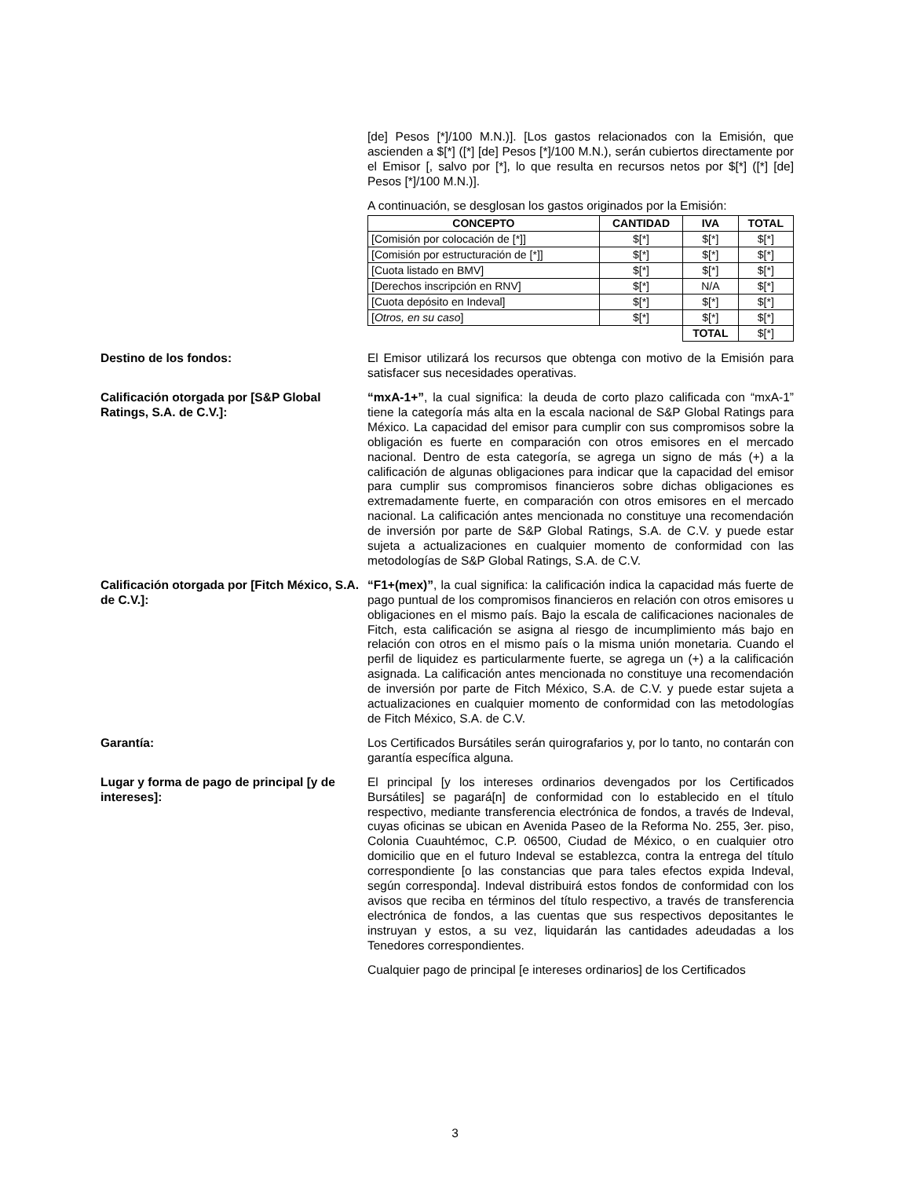[de] Pesos [*]/100 M.N.)]. [Los gastos relacionados con la Emisión, que ascienden a $[*] ([*] [de] Pesos [*]/100 M.N.), serán cubiertos directamente por el Emisor [, salvo por [*], lo que resulta en recursos netos por $[*] ([*] [de] Pesos [*]/100 M.N.)].
A continuación, se desglosan los gastos originados por la Emisión:
| CONCEPTO | CANTIDAD | IVA | TOTAL |
| --- | --- | --- | --- |
| [Comisión por colocación de [*]] | $[*] | $[*] | $[*] |
| [Comisión por estructuración de [*]] | $[*] | $[*] | $[*] |
| [Cuota listado en BMV] | $[*] | $[*] | $[*] |
| [Derechos inscripción en RNV] | $[*] | N/A | $[*] |
| [Cuota depósito en Indeval] | $[*] | $[*] | $[*] |
| [ Otros, en su caso ] | $[*] | $[*] | $[*] |
| | | TOTAL | $[*] |
Destino de los fondos: El Emisor utilizará los recursos que obtenga con motivo de la Emisión para satisfacer sus necesidades operativas.
Calificación otorgada por [S&P Global Ratings, S.A. de C.V.]:
“mxA-1+”, la cual significa: la deuda de corto plazo calificada con “mxA-1” tiene la categoría más alta en la escala nacional de S&P Global Ratings para México. La capacidad del emisor para cumplir con sus compromisos sobre la obligación es fuerte en comparación con otros emisores en el mercado nacional. Dentro de esta categoría, se agrega un signo de más (+) a la calificación de algunas obligaciones para indicar que la capacidad del emisor para cumplir sus compromisos financieros sobre dichas obligaciones es extremadamente fuerte, en comparación con otros emisores en el mercado nacional. La calificación antes mencionada no constituye una recomendación de inversión por parte de S&P Global Ratings, S.A. de C.V. y puede estar sujeta a actualizaciones en cualquier momento de conformidad con las metodologías de S&P Global Ratings, S.A. de C.V.
Calificación otorgada por [Fitch México, S.A. de C.V.]:
“F1+(mex)”, la cual significa: la calificación indica la capacidad más fuerte de pago puntual de los compromisos financieros en relación con otros emisores u obligaciones en el mismo país. Bajo la escala de calificaciones nacionales de Fitch, esta calificación se asigna al riesgo de incumplimiento más bajo en relación con otros en el mismo país o la misma unión monetaria. Cuando el perfil de liquidez es particularmente fuerte, se agrega un (+) a la calificación asignada. La calificación antes mencionada no constituye una recomendación de inversión por parte de Fitch México, S.A. de C.V. y puede estar sujeta a actualizaciones en cualquier momento de conformidad con las metodologías de Fitch México, S.A. de C.V.
Garantía: Los Certificados Bursátiles serán quirografarios y, por lo tanto, no contarán con garantía específica alguna.
Lugar y forma de pago de principal [y de intereses]:
El principal [y los intereses ordinarios devengados por los Certificados Bursátiles] se pagará[n] de conformidad con lo establecido en el título respectivo, mediante transferencia electrónica de fondos, a través de Indeval, cuyas oficinas se ubican en Avenida Paseo de la Reforma No. 255, 3er. piso, Colonia Cuauhtémoc, C.P. 06500, Ciudad de México, o en cualquier otro domicilio que en el futuro Indeval se establezca, contra la entrega del título correspondiente [o las constancias que para tales efectos expida Indeval, según corresponda]. Indeval distribuirá estos fondos de conformidad con los avisos que reciba en términos del título respectivo, a través de transferencia electrónica de fondos, a las cuentas que sus respectivos depositantes le instruyan y estos, a su vez, liquidarán las cantidades adeudadas a los Tenedores correspondientes.
Cualquier pago de principal [e intereses ordinarios] de los Certificados
3